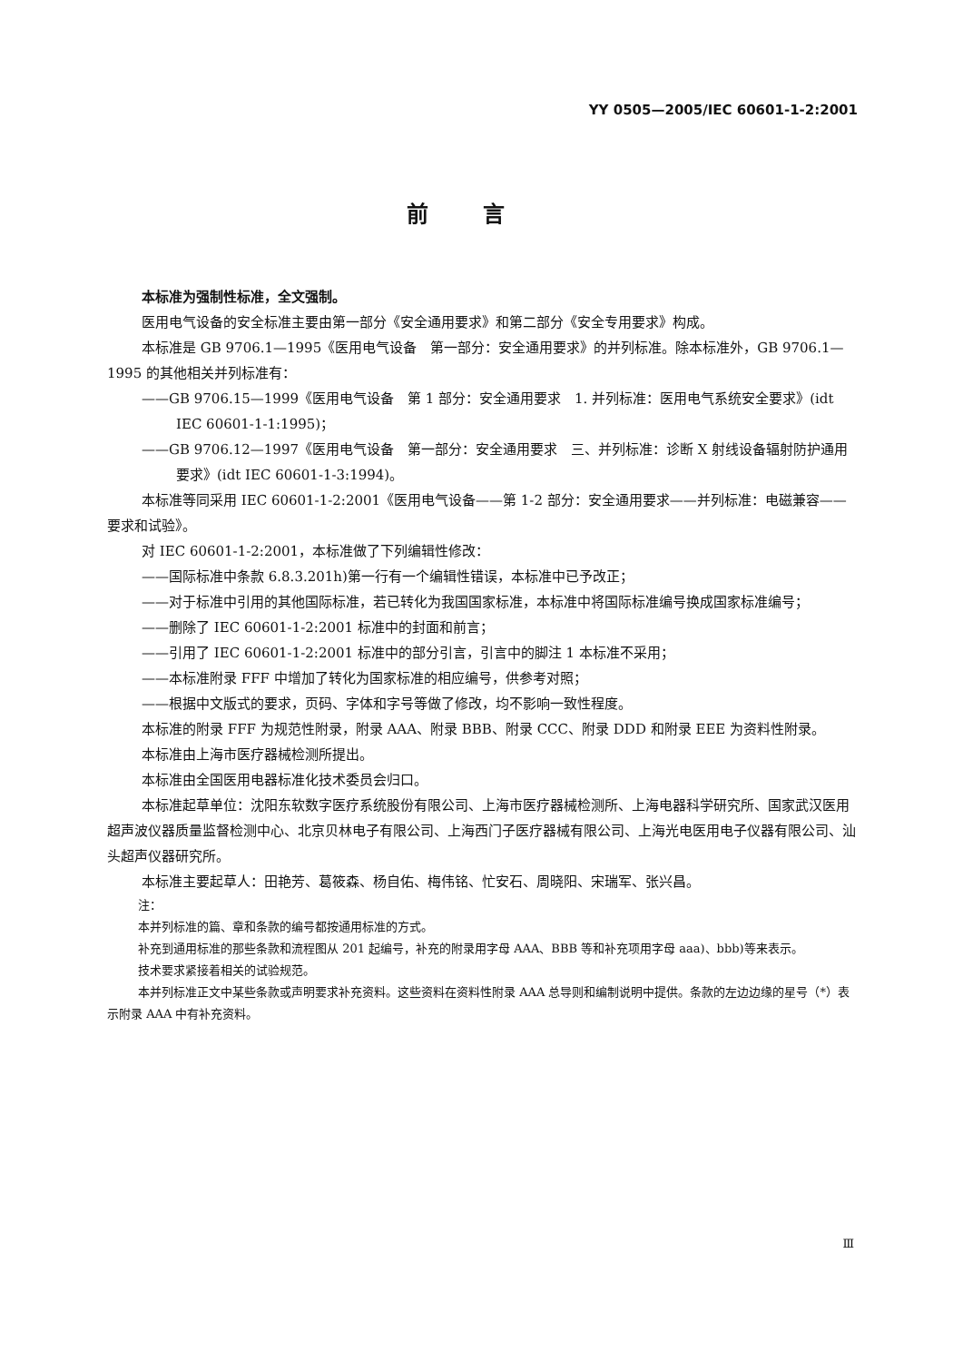YY 0505—2005/IEC 60601-1-2:2001
前言
本标准为强制性标准，全文强制。
医用电气设备的安全标准主要由第一部分《安全通用要求》和第二部分《安全专用要求》构成。
本标准是 GB 9706.1—1995《医用电气设备　第一部分：安全通用要求》的并列标准。除本标准外，GB 9706.1—1995 的其他相关并列标准有：
——GB 9706.15—1999《医用电气设备　第 1 部分：安全通用要求　1. 并列标准：医用电气系统安全要求》(idt IEC 60601-1-1:1995)；
——GB 9706.12—1997《医用电气设备　第一部分：安全通用要求　三、并列标准：诊断 X 射线设备辐射防护通用要求》(idt IEC 60601-1-3:1994)。
本标准等同采用 IEC 60601-1-2:2001《医用电气设备——第 1-2 部分：安全通用要求——并列标准：电磁兼容——要求和试验》。
对 IEC 60601-1-2:2001，本标准做了下列编辑性修改：
——国际标准中条款 6.8.3.201h)第一行有一个编辑性错误，本标准中已予改正；
——对于标准中引用的其他国际标准，若已转化为我国国家标准，本标准中将国际标准编号换成国家标准编号；
——删除了 IEC 60601-1-2:2001 标准中的封面和前言；
——引用了 IEC 60601-1-2:2001 标准中的部分引言，引言中的脚注 1 本标准不采用；
——本标准附录 FFF 中增加了转化为国家标准的相应编号，供参考对照；
——根据中文版式的要求，页码、字体和字号等做了修改，均不影响一致性程度。
本标准的附录 FFF 为规范性附录，附录 AAA、附录 BBB、附录 CCC、附录 DDD 和附录 EEE 为资料性附录。
本标准由上海市医疗器械检测所提出。
本标准由全国医用电器标准化技术委员会归口。
本标准起草单位：沈阳东软数字医疗系统股份有限公司、上海市医疗器械检测所、上海电器科学研究所、国家武汉医用超声波仪器质量监督检测中心、北京贝林电子有限公司、上海西门子医疗器械有限公司、上海光电医用电子仪器有限公司、汕头超声仪器研究所。
本标准主要起草人：田艳芳、葛筱森、杨自佑、梅伟铭、忙安石、周晓阳、宋瑞军、张兴昌。
注：
本并列标准的篇、章和条款的编号都按通用标准的方式。
补充到通用标准的那些条款和流程图从 201 起编号，补充的附录用字母 AAA、BBB 等和补充项用字母 aaa)、bbb)等来表示。
技术要求紧接着相关的试验规范。
本并列标准正文中某些条款或声明要求补充资料。这些资料在资料性附录 AAA 总导则和编制说明中提供。条款的左边边缘的星号（*）表示附录 AAA 中有补充资料。
Ⅲ